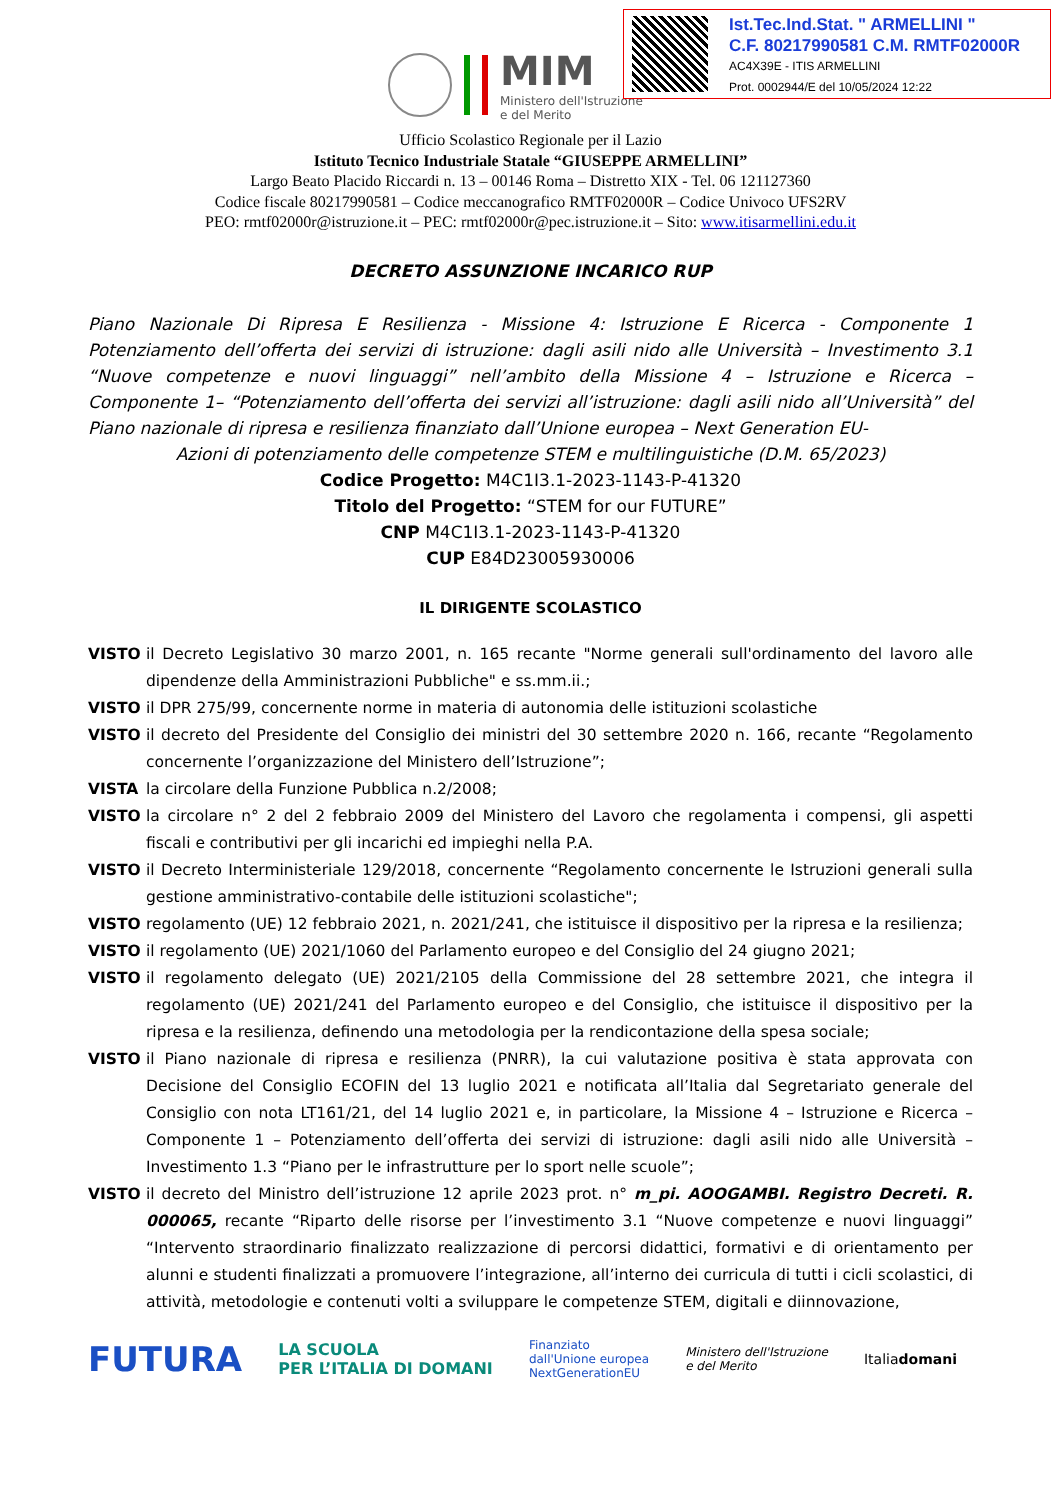Ist.Tec.Ind.Stat. " ARMELLINI "
C.F. 80217990581 C.M. RMTF02000R
AC4X39E - ITIS ARMELLINI
Prot. 0002944/E del 10/05/2024 12:22
MIM
Ministero dell'Istruzione
e del Merito
Ufficio Scolastico Regionale per il Lazio
Istituto Tecnico Industriale Statale “GIUSEPPE ARMELLINI”
Largo Beato Placido Riccardi n. 13 – 00146 Roma – Distretto XIX - Tel. 06 121127360
Codice fiscale 80217990581 – Codice meccanografico RMTF02000R – Codice Univoco UFS2RV
PEO: rmtf02000r@istruzione.it – PEC: rmtf02000r@pec.istruzione.it – Sito: www.itisarmellini.edu.it
DECRETO ASSUNZIONE INCARICO RUP
Piano Nazionale Di Ripresa E Resilienza - Missione 4: Istruzione E Ricerca - Componente 1 Potenziamento dell’offerta dei servizi di istruzione: dagli asili nido alle Università – Investimento 3.1 “Nuove competenze e nuovi linguaggi” nell’ambito della Missione 4 – Istruzione e Ricerca – Componente 1– “Potenziamento dell’offerta dei servizi all’istruzione: dagli asili nido all’Università” del Piano nazionale di ripresa e resilienza finanziato dall’Unione europea – Next Generation EU-
Azioni di potenziamento delle competenze STEM e multilinguistiche (D.M. 65/2023)
Codice Progetto: M4C1I3.1-2023-1143-P-41320
Titolo del Progetto: “STEM for our FUTURE”
CNP M4C1I3.1-2023-1143-P-41320
CUP E84D23005930006
IL DIRIGENTE SCOLASTICO
VISTO il Decreto Legislativo 30 marzo 2001, n. 165 recante "Norme generali sull'ordinamento del lavoro alle dipendenze della Amministrazioni Pubbliche" e ss.mm.ii.;
VISTO il DPR 275/99, concernente norme in materia di autonomia delle istituzioni scolastiche
VISTO il decreto del Presidente del Consiglio dei ministri del 30 settembre 2020 n. 166, recante “Regolamento concernente l’organizzazione del Ministero dell’Istruzione”;
VISTA la circolare della Funzione Pubblica n.2/2008;
VISTO la circolare n° 2 del 2 febbraio 2009 del Ministero del Lavoro che regolamenta i compensi, gli aspetti fiscali e contributivi per gli incarichi ed impieghi nella P.A.
VISTO il Decreto Interministeriale 129/2018, concernente “Regolamento concernente le Istruzioni generali sulla gestione amministrativo-contabile delle istituzioni scolastiche";
VISTO regolamento (UE) 12 febbraio 2021, n. 2021/241, che istituisce il dispositivo per la ripresa e la resilienza;
VISTO il regolamento (UE) 2021/1060 del Parlamento europeo e del Consiglio del 24 giugno 2021;
VISTO il regolamento delegato (UE) 2021/2105 della Commissione del 28 settembre 2021, che integra il regolamento (UE) 2021/241 del Parlamento europeo e del Consiglio, che istituisce il dispositivo per la ripresa e la resilienza, definendo una metodologia per la rendicontazione della spesa sociale;
VISTO il Piano nazionale di ripresa e resilienza (PNRR), la cui valutazione positiva è stata approvata con Decisione del Consiglio ECOFIN del 13 luglio 2021 e notificata all’Italia dal Segretariato generale del Consiglio con nota LT161/21, del 14 luglio 2021 e, in particolare, la Missione 4 – Istruzione e Ricerca – Componente 1 – Potenziamento dell’offerta dei servizi di istruzione: dagli asili nido alle Università – Investimento 1.3 “Piano per le infrastrutture per lo sport nelle scuole”;
VISTO il decreto del Ministro dell’istruzione 12 aprile 2023 prot. n° m_pi. AOOGAMBI. Registro Decreti. R. 000065, recante “Riparto delle risorse per l’investimento 3.1 “Nuove competenze e nuovi linguaggi” “Intervento straordinario finalizzato realizzazione di percorsi didattici, formativi e di orientamento per alunni e studenti finalizzati a promuovere l’integrazione, all’interno dei curricula di tutti i cicli scolastici, di attività, metodologie e contenuti volti a sviluppare le competenze STEM, digitali e diinnovazione,
FUTURA LA SCUOLA
PER L’ITALIA DI DOMANI Finanziato
dall'Unione europea
NextGenerationEU Ministero dell'Istruzione
e del Merito Italiadomani